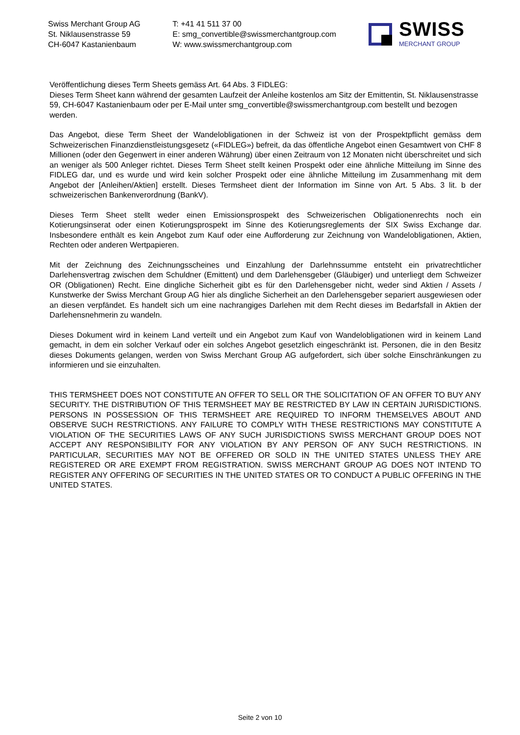Swiss Merchant Group AG
St. Niklausenstrasse 59
CH-6047 Kastanienbaum
T: +41 41 511 37 00
E: smg_convertible@swissmerchantgroup.com
W: www.swissmerchantgroup.com
SWISS
MERCHANT GROUP
Veröffentlichung dieses Term Sheets gemäss Art. 64 Abs. 3 FIDLEG:
Dieses Term Sheet kann während der gesamten Laufzeit der Anleihe kostenlos am Sitz der Emittentin, St. Niklausenstrasse 59, CH-6047 Kastanienbaum oder per E-Mail unter smg_convertible@swissmerchantgroup.com bestellt und bezogen werden.
Das Angebot, diese Term Sheet der Wandelobligationen in der Schweiz ist von der Prospektpflicht gemäss dem Schweizerischen Finanzdienstleistungsgesetz («FIDLEG») befreit, da das öffentliche Angebot einen Gesamtwert von CHF 8 Millionen (oder den Gegenwert in einer anderen Währung) über einen Zeitraum von 12 Monaten nicht überschreitet und sich an weniger als 500 Anleger richtet. Dieses Term Sheet stellt keinen Prospekt oder eine ähnliche Mitteilung im Sinne des FIDLEG dar, und es wurde und wird kein solcher Prospekt oder eine ähnliche Mitteilung im Zusammenhang mit dem Angebot der [Anleihen/Aktien] erstellt. Dieses Termsheet dient der Information im Sinne von Art. 5 Abs. 3 lit. b der schweizerischen Bankenverordnung (BankV).
Dieses Term Sheet stellt weder einen Emissionsprospekt des Schweizerischen Obligationenrechts noch ein Kotierungsinserat oder einen Kotierungsprospekt im Sinne des Kotierungsreglements der SIX Swiss Exchange dar. Insbesondere enthält es kein Angebot zum Kauf oder eine Aufforderung zur Zeichnung von Wandelobligationen, Aktien, Rechten oder anderen Wertpapieren.
Mit der Zeichnung des Zeichnungsscheines und Einzahlung der Darlehnssumme entsteht ein privatrechtlicher Darlehensvertrag zwischen dem Schuldner (Emittent) und dem Darlehensgeber (Gläubiger) und unterliegt dem Schweizer OR (Obligationen) Recht. Eine dingliche Sicherheit gibt es für den Darlehensgeber nicht, weder sind Aktien / Assets / Kunstwerke der Swiss Merchant Group AG hier als dingliche Sicherheit an den Darlehensgeber separiert ausgewiesen oder an diesen verpfändet. Es handelt sich um eine nachrangiges Darlehen mit dem Recht dieses im Bedarfsfall in Aktien der Darlehensnehmerin zu wandeln.
Dieses Dokument wird in keinem Land verteilt und ein Angebot zum Kauf von Wandelobligationen wird in keinem Land gemacht, in dem ein solcher Verkauf oder ein solches Angebot gesetzlich eingeschränkt ist. Personen, die in den Besitz dieses Dokuments gelangen, werden von Swiss Merchant Group AG aufgefordert, sich über solche Einschränkungen zu informieren und sie einzuhalten.
THIS TERMSHEET DOES NOT CONSTITUTE AN OFFER TO SELL OR THE SOLICITATION OF AN OFFER TO BUY ANY SECURITY. THE DISTRIBUTION OF THIS TERMSHEET MAY BE RESTRICTED BY LAW IN CERTAIN JURISDICTIONS. PERSONS IN POSSESSION OF THIS TERMSHEET ARE REQUIRED TO INFORM THEMSELVES ABOUT AND OBSERVE SUCH RESTRICTIONS. ANY FAILURE TO COMPLY WITH THESE RESTRICTIONS MAY CONSTITUTE A VIOLATION OF THE SECURITIES LAWS OF ANY SUCH JURISDICTIONS SWISS MERCHANT GROUP DOES NOT ACCEPT ANY RESPONSIBILITY FOR ANY VIOLATION BY ANY PERSON OF ANY SUCH RESTRICTIONS. IN PARTICULAR, SECURITIES MAY NOT BE OFFERED OR SOLD IN THE UNITED STATES UNLESS THEY ARE REGISTERED OR ARE EXEMPT FROM REGISTRATION. SWISS MERCHANT GROUP AG DOES NOT INTEND TO REGISTER ANY OFFERING OF SECURITIES IN THE UNITED STATES OR TO CONDUCT A PUBLIC OFFERING IN THE UNITED STATES.
Seite 2 von 10